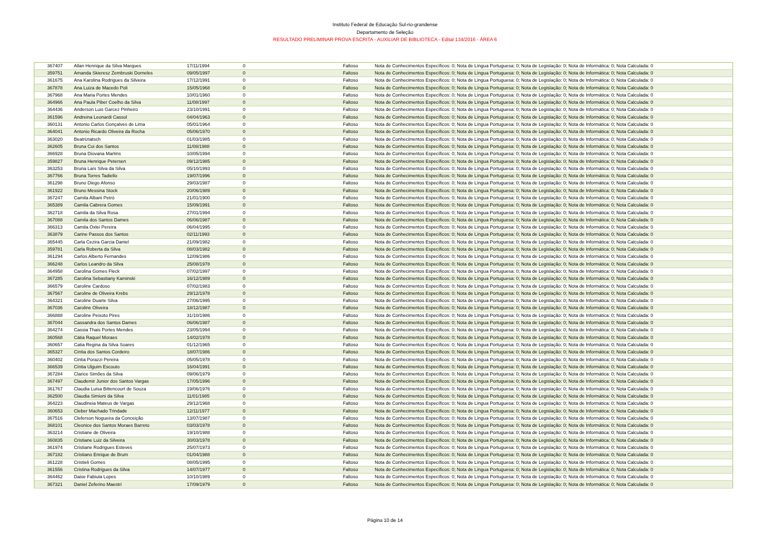Instituto Federal de Educação Sul-rio-grandense
Departamento de Seleção
RESULTADO PRELIMINAR PROVA ESCRITA - AUXILIAR DE BIBLIOTECA - Edital 134/2016 - ÁREA 6
| 367407 | Allan Henrique da Silva Marques | 17/11/1994 | 0 | Faltoso | Nota de Conhecimentos Específicos: 0; Nota de Língua Portuguesa: 0; Nota de Legislação: 0; Nota de Informática: 0; Nota Calculada: 0 |
| 359751 | Amanda Skieresz Zembruski Dorneles | 09/05/1997 | 0 | Faltoso | Nota de Conhecimentos Específicos: 0; Nota de Língua Portuguesa: 0; Nota de Legislação: 0; Nota de Informática: 0; Nota Calculada: 0 |
| 361675 | Ana Karolina Rodrigues da Silveira | 17/12/1991 | 0 | Faltoso | Nota de Conhecimentos Específicos: 0; Nota de Língua Portuguesa: 0; Nota de Legislação: 0; Nota de Informática: 0; Nota Calculada: 0 |
| 367878 | Ana Luiza de Macedo Poli | 15/05/1968 | 0 | Faltoso | Nota de Conhecimentos Específicos: 0; Nota de Língua Portuguesa: 0; Nota de Legislação: 0; Nota de Informática: 0; Nota Calculada: 0 |
| 367968 | Ana Maria Portes Mendes | 10/01/1960 | 0 | Faltoso | Nota de Conhecimentos Específicos: 0; Nota de Língua Portuguesa: 0; Nota de Legislação: 0; Nota de Informática: 0; Nota Calculada: 0 |
| 364966 | Ana Paula Piber Coelho da Silva | 11/08/1997 | 0 | Faltoso | Nota de Conhecimentos Específicos: 0; Nota de Língua Portuguesa: 0; Nota de Legislação: 0; Nota de Informática: 0; Nota Calculada: 0 |
| 364436 | Anderson Luis Garcez Pinheiro | 23/10/1991 | 0 | Faltoso | Nota de Conhecimentos Específicos: 0; Nota de Língua Portuguesa: 0; Nota de Legislação: 0; Nota de Informática: 0; Nota Calculada: 0 |
| 361596 | Andreina Leonardi Cassol | 04/04/1963 | 0 | Faltoso | Nota de Conhecimentos Específicos: 0; Nota de Língua Portuguesa: 0; Nota de Legislação: 0; Nota de Informática: 0; Nota Calculada: 0 |
| 360131 | Antonio Carlos Gonçalves de Lima | 05/01/1964 | 0 | Faltoso | Nota de Conhecimentos Específicos: 0; Nota de Língua Portuguesa: 0; Nota de Legislação: 0; Nota de Informática: 0; Nota Calculada: 0 |
| 364041 | Antonio Ricardo Oliveira da Rocha | 05/06/1970 | 0 | Faltoso | Nota de Conhecimentos Específicos: 0; Nota de Língua Portuguesa: 0; Nota de Legislação: 0; Nota de Informática: 0; Nota Calculada: 0 |
| 363020 | Beatriztatsch | 01/03/1985 | 0 | Faltoso | Nota de Conhecimentos Específicos: 0; Nota de Língua Portuguesa: 0; Nota de Legislação: 0; Nota de Informática: 0; Nota Calculada: 0 |
| 362605 | Bruna Coi dos Santos | 11/08/1988 | 0 | Faltoso | Nota de Conhecimentos Específicos: 0; Nota de Língua Portuguesa: 0; Nota de Legislação: 0; Nota de Informática: 0; Nota Calculada: 0 |
| 366928 | Bruna Diovana Martins | 10/05/1994 | 0 | Faltoso | Nota de Conhecimentos Específicos: 0; Nota de Língua Portuguesa: 0; Nota de Legislação: 0; Nota de Informática: 0; Nota Calculada: 0 |
| 359827 | Bruna Henrique Petersen | 09/12/1985 | 0 | Faltoso | Nota de Conhecimentos Específicos: 0; Nota de Língua Portuguesa: 0; Nota de Legislação: 0; Nota de Informática: 0; Nota Calculada: 0 |
| 363253 | Bruna Laís Silva da Silva | 05/10/1993 | 0 | Faltoso | Nota de Conhecimentos Específicos: 0; Nota de Língua Portuguesa: 0; Nota de Legislação: 0; Nota de Informática: 0; Nota Calculada: 0 |
| 367766 | Bruna Torres Tadiello | 19/07/1996 | 0 | Faltoso | Nota de Conhecimentos Específicos: 0; Nota de Língua Portuguesa: 0; Nota de Legislação: 0; Nota de Informática: 0; Nota Calculada: 0 |
| 361298 | Bruno Diego Afonso | 29/03/1987 | 0 | Faltoso | Nota de Conhecimentos Específicos: 0; Nota de Língua Portuguesa: 0; Nota de Legislação: 0; Nota de Informática: 0; Nota Calculada: 0 |
| 361922 | Bruno Messina Stock | 20/06/1989 | 0 | Faltoso | Nota de Conhecimentos Específicos: 0; Nota de Língua Portuguesa: 0; Nota de Legislação: 0; Nota de Informática: 0; Nota Calculada: 0 |
| 367247 | Camila Albani Petró | 21/01/1900 | 0 | Faltoso | Nota de Conhecimentos Específicos: 0; Nota de Língua Portuguesa: 0; Nota de Legislação: 0; Nota de Informática: 0; Nota Calculada: 0 |
| 365389 | Camila Cabrera Gomes | 15/09/1991 | 0 | Faltoso | Nota de Conhecimentos Específicos: 0; Nota de Língua Portuguesa: 0; Nota de Legislação: 0; Nota de Informática: 0; Nota Calculada: 0 |
| 362718 | Camila da Silva Rosa | 27/01/1994 | 0 | Faltoso | Nota de Conhecimentos Específicos: 0; Nota de Língua Portuguesa: 0; Nota de Legislação: 0; Nota de Informática: 0; Nota Calculada: 0 |
| 367088 | Camila dos Santos Dames | 06/06/1987 | 0 | Faltoso | Nota de Conhecimentos Específicos: 0; Nota de Língua Portuguesa: 0; Nota de Legislação: 0; Nota de Informática: 0; Nota Calculada: 0 |
| 366313 | Camila Oxlei Pereira | 06/04/1995 | 0 | Faltoso | Nota de Conhecimentos Específicos: 0; Nota de Língua Portuguesa: 0; Nota de Legislação: 0; Nota de Informática: 0; Nota Calculada: 0 |
| 363879 | Carine Passos dos Santos | 02/11/1993 | 0 | Faltoso | Nota de Conhecimentos Específicos: 0; Nota de Língua Portuguesa: 0; Nota de Legislação: 0; Nota de Informática: 0; Nota Calculada: 0 |
| 365445 | Carla Cezira Garcia Daniel | 21/09/1982 | 0 | Faltoso | Nota de Conhecimentos Específicos: 0; Nota de Língua Portuguesa: 0; Nota de Legislação: 0; Nota de Informática: 0; Nota Calculada: 0 |
| 359781 | Carla Roberta da Silva | 08/03/1982 | 0 | Faltoso | Nota de Conhecimentos Específicos: 0; Nota de Língua Portuguesa: 0; Nota de Legislação: 0; Nota de Informática: 0; Nota Calculada: 0 |
| 361294 | Carlos Alberto Fernandes | 12/09/1986 | 0 | Faltoso | Nota de Conhecimentos Específicos: 0; Nota de Língua Portuguesa: 0; Nota de Legislação: 0; Nota de Informática: 0; Nota Calculada: 0 |
| 366248 | Carlos Leandro da Silva | 25/08/1978 | 0 | Faltoso | Nota de Conhecimentos Específicos: 0; Nota de Língua Portuguesa: 0; Nota de Legislação: 0; Nota de Informática: 0; Nota Calculada: 0 |
| 364958 | Carolina Gomes Fleck | 07/02/1997 | 0 | Faltoso | Nota de Conhecimentos Específicos: 0; Nota de Língua Portuguesa: 0; Nota de Legislação: 0; Nota de Informática: 0; Nota Calculada: 0 |
| 367285 | Carolina Sebastiany Kaminski | 16/12/1989 | 0 | Faltoso | Nota de Conhecimentos Específicos: 0; Nota de Língua Portuguesa: 0; Nota de Legislação: 0; Nota de Informática: 0; Nota Calculada: 0 |
| 366579 | Caroline Cardoso | 07/02/1983 | 0 | Faltoso | Nota de Conhecimentos Específicos: 0; Nota de Língua Portuguesa: 0; Nota de Legislação: 0; Nota de Informática: 0; Nota Calculada: 0 |
| 367567 | Caroline de Oliveira Krebs | 29/12/1978 | 0 | Faltoso | Nota de Conhecimentos Específicos: 0; Nota de Língua Portuguesa: 0; Nota de Legislação: 0; Nota de Informática: 0; Nota Calculada: 0 |
| 364321 | Caroline Duarte Silva | 27/06/1995 | 0 | Faltoso | Nota de Conhecimentos Específicos: 0; Nota de Língua Portuguesa: 0; Nota de Legislação: 0; Nota de Informática: 0; Nota Calculada: 0 |
| 367036 | Caroline Oliveira | 18/12/1987 | 0 | Faltoso | Nota de Conhecimentos Específicos: 0; Nota de Língua Portuguesa: 0; Nota de Legislação: 0; Nota de Informática: 0; Nota Calculada: 0 |
| 366888 | Caroline Peixoto Pires | 31/10/1986 | 0 | Faltoso | Nota de Conhecimentos Específicos: 0; Nota de Língua Portuguesa: 0; Nota de Legislação: 0; Nota de Informática: 0; Nota Calculada: 0 |
| 367044 | Cassandra dos Santos Dames | 06/06/1987 | 0 | Faltoso | Nota de Conhecimentos Específicos: 0; Nota de Língua Portuguesa: 0; Nota de Legislação: 0; Nota de Informática: 0; Nota Calculada: 0 |
| 364274 | Cassia Thais Portes Mendes | 23/05/1994 | 0 | Faltoso | Nota de Conhecimentos Específicos: 0; Nota de Língua Portuguesa: 0; Nota de Legislação: 0; Nota de Informática: 0; Nota Calculada: 0 |
| 360568 | Cátia Raquel Moraes | 14/02/1978 | 0 | Faltoso | Nota de Conhecimentos Específicos: 0; Nota de Língua Portuguesa: 0; Nota de Legislação: 0; Nota de Informática: 0; Nota Calculada: 0 |
| 360657 | Catia Regina da Silva Soares | 01/12/1965 | 0 | Faltoso | Nota de Conhecimentos Específicos: 0; Nota de Língua Portuguesa: 0; Nota de Legislação: 0; Nota de Informática: 0; Nota Calculada: 0 |
| 365327 | Cíntia dos Santos Cordeiro | 18/07/1986 | 0 | Faltoso | Nota de Conhecimentos Específicos: 0; Nota de Língua Portuguesa: 0; Nota de Legislação: 0; Nota de Informática: 0; Nota Calculada: 0 |
| 360402 | Cintia Porazzi Pereira | 05/05/1978 | 0 | Faltoso | Nota de Conhecimentos Específicos: 0; Nota de Língua Portuguesa: 0; Nota de Legislação: 0; Nota de Informática: 0; Nota Calculada: 0 |
| 366539 | Cíntia Ulguim Escouto | 16/04/1991 | 0 | Faltoso | Nota de Conhecimentos Específicos: 0; Nota de Língua Portuguesa: 0; Nota de Legislação: 0; Nota de Informática: 0; Nota Calculada: 0 |
| 367284 | Clarice Simões da Silva | 09/06/1979 | 0 | Faltoso | Nota de Conhecimentos Específicos: 0; Nota de Língua Portuguesa: 0; Nota de Legislação: 0; Nota de Informática: 0; Nota Calculada: 0 |
| 367497 | Claudemir Junior dos Santos Vargas | 17/05/1996 | 0 | Faltoso | Nota de Conhecimentos Específicos: 0; Nota de Língua Portuguesa: 0; Nota de Legislação: 0; Nota de Informática: 0; Nota Calculada: 0 |
| 361767 | Claudia Luisa Bittencourt de Souza | 19/06/1976 | 0 | Faltoso | Nota de Conhecimentos Específicos: 0; Nota de Língua Portuguesa: 0; Nota de Legislação: 0; Nota de Informática: 0; Nota Calculada: 0 |
| 362500 | Claudia Simioni da Silva | 11/01/1985 | 0 | Faltoso | Nota de Conhecimentos Específicos: 0; Nota de Língua Portuguesa: 0; Nota de Legislação: 0; Nota de Informática: 0; Nota Calculada: 0 |
| 364223 | Claudineia Mateus de Vargas | 29/12/1968 | 0 | Faltoso | Nota de Conhecimentos Específicos: 0; Nota de Língua Portuguesa: 0; Nota de Legislação: 0; Nota de Informática: 0; Nota Calculada: 0 |
| 360653 | Cleber Machado Trindade | 12/11/1977 | 0 | Faltoso | Nota de Conhecimentos Específicos: 0; Nota de Língua Portuguesa: 0; Nota de Legislação: 0; Nota de Informática: 0; Nota Calculada: 0 |
| 367516 | Cleferson Nogueira da Conceição | 13/07/1987 | 0 | Faltoso | Nota de Conhecimentos Específicos: 0; Nota de Língua Portuguesa: 0; Nota de Legislação: 0; Nota de Informática: 0; Nota Calculada: 0 |
| 368101 | Cleonice dos Santos Moraes Barreto | 03/03/1978 | 0 | Faltoso | Nota de Conhecimentos Específicos: 0; Nota de Língua Portuguesa: 0; Nota de Legislação: 0; Nota de Informática: 0; Nota Calculada: 0 |
| 363214 | Cristiane de Oliveira | 19/10/1988 | 0 | Faltoso | Nota de Conhecimentos Específicos: 0; Nota de Língua Portuguesa: 0; Nota de Legislação: 0; Nota de Informática: 0; Nota Calculada: 0 |
| 360835 | Cristiane Luiz da Silveira | 30/03/1978 | 0 | Faltoso | Nota de Conhecimentos Específicos: 0; Nota de Língua Portuguesa: 0; Nota de Legislação: 0; Nota de Informática: 0; Nota Calculada: 0 |
| 361974 | Cristiane Rodrigues Esteves | 25/07/1973 | 0 | Faltoso | Nota de Conhecimentos Específicos: 0; Nota de Língua Portuguesa: 0; Nota de Legislação: 0; Nota de Informática: 0; Nota Calculada: 0 |
| 367182 | Cristiano Enrique de Brum | 01/04/1988 | 0 | Faltoso | Nota de Conhecimentos Específicos: 0; Nota de Língua Portuguesa: 0; Nota de Legislação: 0; Nota de Informática: 0; Nota Calculada: 0 |
| 361228 | Cristieli Gomes | 08/05/1995 | 0 | Faltoso | Nota de Conhecimentos Específicos: 0; Nota de Língua Portuguesa: 0; Nota de Legislação: 0; Nota de Informática: 0; Nota Calculada: 0 |
| 361556 | Cristina Rodrigues da Silva | 14/07/1977 | 0 | Faltoso | Nota de Conhecimentos Específicos: 0; Nota de Língua Portuguesa: 0; Nota de Legislação: 0; Nota de Informática: 0; Nota Calculada: 0 |
| 364462 | Daise Fabiula Lopes | 10/10/1989 | 0 | Faltoso | Nota de Conhecimentos Específicos: 0; Nota de Língua Portuguesa: 0; Nota de Legislação: 0; Nota de Informática: 0; Nota Calculada: 0 |
| 367321 | Daniel Zeferino Maestri | 17/09/1979 | 0 | Faltoso | Nota de Conhecimentos Específicos: 0; Nota de Língua Portuguesa: 0; Nota de Legislação: 0; Nota de Informática: 0; Nota Calculada: 0 |
Página 10 de 14